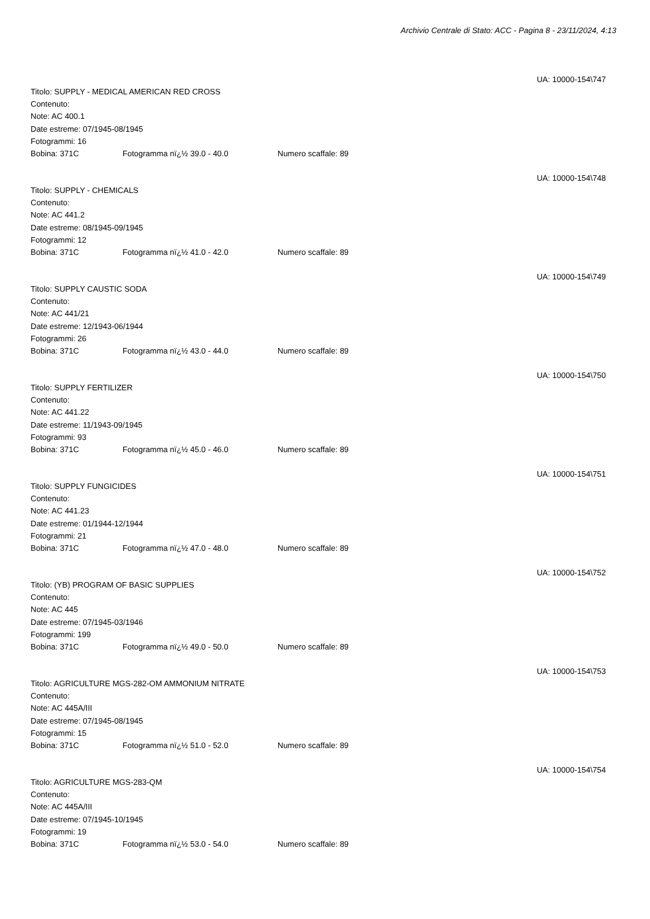Archivio Centrale di Stato: ACC - Pagina 8 - 23/11/2024, 4:13
UA: 10000-154\747
Titolo: SUPPLY - MEDICAL AMERICAN RED CROSS
Contenuto:
Note: AC 400.1
Date estreme: 07/1945-08/1945
Fotogrammi: 16
Bobina: 371C Fotogramma nï¿½ 39.0 - 40.0 Numero scaffale: 89
UA: 10000-154\748
Titolo: SUPPLY - CHEMICALS
Contenuto:
Note: AC 441.2
Date estreme: 08/1945-09/1945
Fotogrammi: 12
Bobina: 371C Fotogramma nï¿½ 41.0 - 42.0 Numero scaffale: 89
UA: 10000-154\749
Titolo: SUPPLY CAUSTIC SODA
Contenuto:
Note: AC 441/21
Date estreme: 12/1943-06/1944
Fotogrammi: 26
Bobina: 371C Fotogramma nï¿½ 43.0 - 44.0 Numero scaffale: 89
UA: 10000-154\750
Titolo: SUPPLY FERTILIZER
Contenuto:
Note: AC 441.22
Date estreme: 11/1943-09/1945
Fotogrammi: 93
Bobina: 371C Fotogramma nï¿½ 45.0 - 46.0 Numero scaffale: 89
UA: 10000-154\751
Titolo: SUPPLY FUNGICIDES
Contenuto:
Note: AC 441.23
Date estreme: 01/1944-12/1944
Fotogrammi: 21
Bobina: 371C Fotogramma nï¿½ 47.0 - 48.0 Numero scaffale: 89
UA: 10000-154\752
Titolo: (YB) PROGRAM OF BASIC SUPPLIES
Contenuto:
Note: AC 445
Date estreme: 07/1945-03/1946
Fotogrammi: 199
Bobina: 371C Fotogramma nï¿½ 49.0 - 50.0 Numero scaffale: 89
UA: 10000-154\753
Titolo: AGRICULTURE MGS-282-OM AMMONIUM NITRATE
Contenuto:
Note: AC 445A/III
Date estreme: 07/1945-08/1945
Fotogrammi: 15
Bobina: 371C Fotogramma nï¿½ 51.0 - 52.0 Numero scaffale: 89
UA: 10000-154\754
Titolo: AGRICULTURE MGS-283-QM
Contenuto:
Note: AC 445A/III
Date estreme: 07/1945-10/1945
Fotogrammi: 19
Bobina: 371C Fotogramma nï¿½ 53.0 - 54.0 Numero scaffale: 89